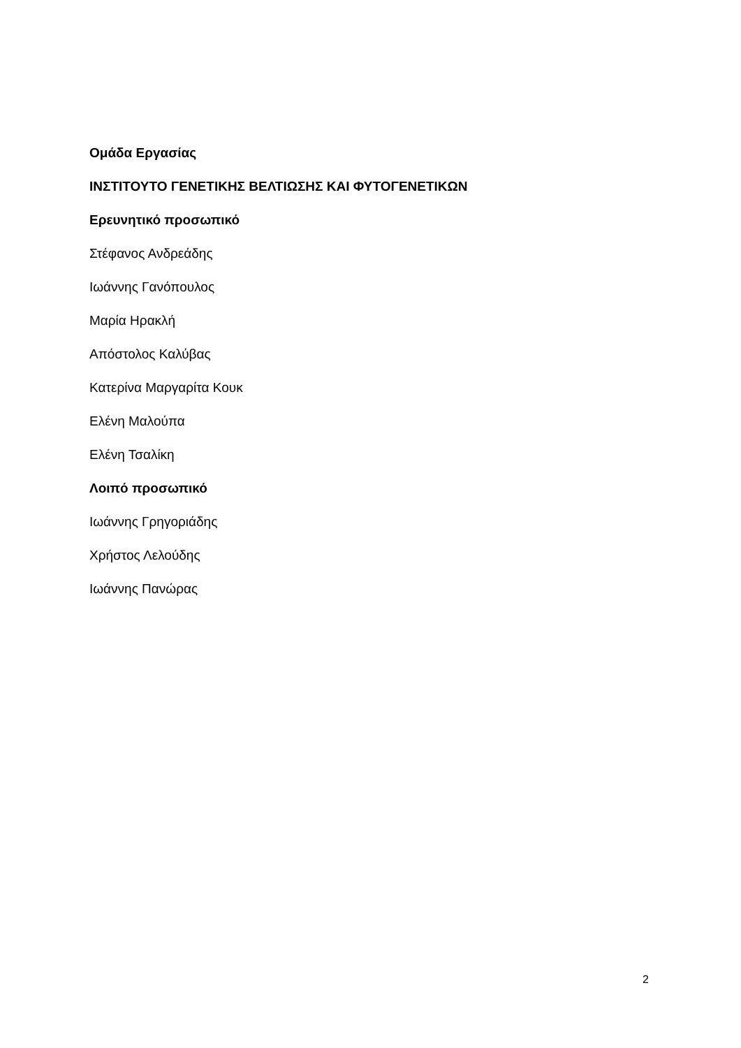Ομάδα Εργασίας
ΙΝΣΤΙΤΟΥΤΟ ΓΕΝΕΤΙΚΗΣ ΒΕΛΤΙΩΣΗΣ ΚΑΙ ΦΥΤΟΓΕΝΕΤΙΚΩΝ
Ερευνητικό προσωπικό
Στέφανος Ανδρεάδης
Ιωάννης Γανόπουλος
Μαρία Ηρακλή
Απόστολος Καλύβας
Κατερίνα Μαργαρίτα Κουκ
Ελένη Μαλούπα
Ελένη Τσαλίκη
Λοιπό προσωπικό
Ιωάννης Γρηγοριάδης
Χρήστος Λελούδης
Ιωάννης Πανώρας
2